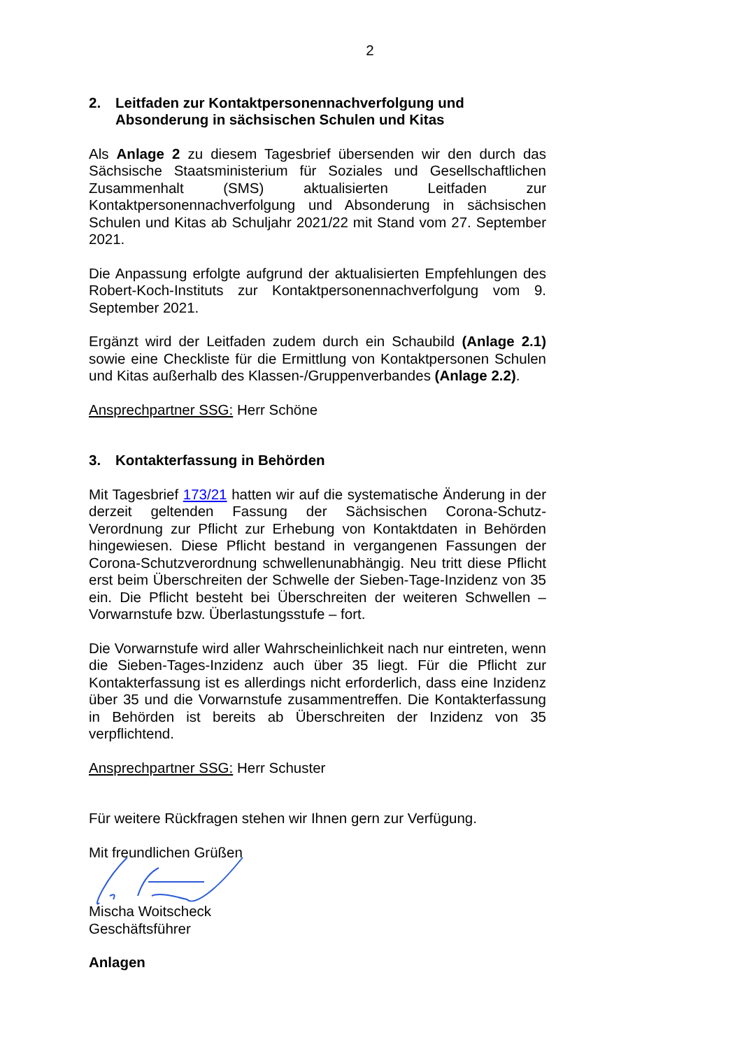2
2. Leitfaden zur Kontaktpersonennachverfolgung und Absonderung in sächsischen Schulen und Kitas
Als Anlage 2 zu diesem Tagesbrief übersenden wir den durch das Sächsische Staatsministerium für Soziales und Gesellschaftlichen Zusammenhalt (SMS) aktualisierten Leitfaden zur Kontaktpersonennachverfolgung und Absonderung in sächsischen Schulen und Kitas ab Schuljahr 2021/22 mit Stand vom 27. September 2021.
Die Anpassung erfolgte aufgrund der aktualisierten Empfehlungen des Robert-Koch-Instituts zur Kontaktpersonennachverfolgung vom 9. September 2021.
Ergänzt wird der Leitfaden zudem durch ein Schaubild (Anlage 2.1) sowie eine Checkliste für die Ermittlung von Kontaktpersonen Schulen und Kitas außerhalb des Klassen-/Gruppenverbandes (Anlage 2.2).
Ansprechpartner SSG: Herr Schöne
3. Kontakterfassung in Behörden
Mit Tagesbrief 173/21 hatten wir auf die systematische Änderung in der derzeit geltenden Fassung der Sächsischen Corona-Schutz-Verordnung zur Pflicht zur Erhebung von Kontaktdaten in Behörden hingewiesen. Diese Pflicht bestand in vergangenen Fassungen der Corona-Schutzverordnung schwellenunabhängig. Neu tritt diese Pflicht erst beim Überschreiten der Schwelle der Sieben-Tage-Inzidenz von 35 ein. Die Pflicht besteht bei Überschreiten der weiteren Schwellen – Vorwarnstufe bzw. Überlastungsstufe – fort.
Die Vorwarnstufe wird aller Wahrscheinlichkeit nach nur eintreten, wenn die Sieben-Tages-Inzidenz auch über 35 liegt. Für die Pflicht zur Kontakterfassung ist es allerdings nicht erforderlich, dass eine Inzidenz über 35 und die Vorwarnstufe zusammentreffen. Die Kontakterfassung in Behörden ist bereits ab Überschreiten der Inzidenz von 35 verpflichtend.
Ansprechpartner SSG: Herr Schuster
Für weitere Rückfragen stehen wir Ihnen gern zur Verfügung.
Mit freundlichen Grüßen
Mischa Woitscheck
Geschäftsführer
Anlagen